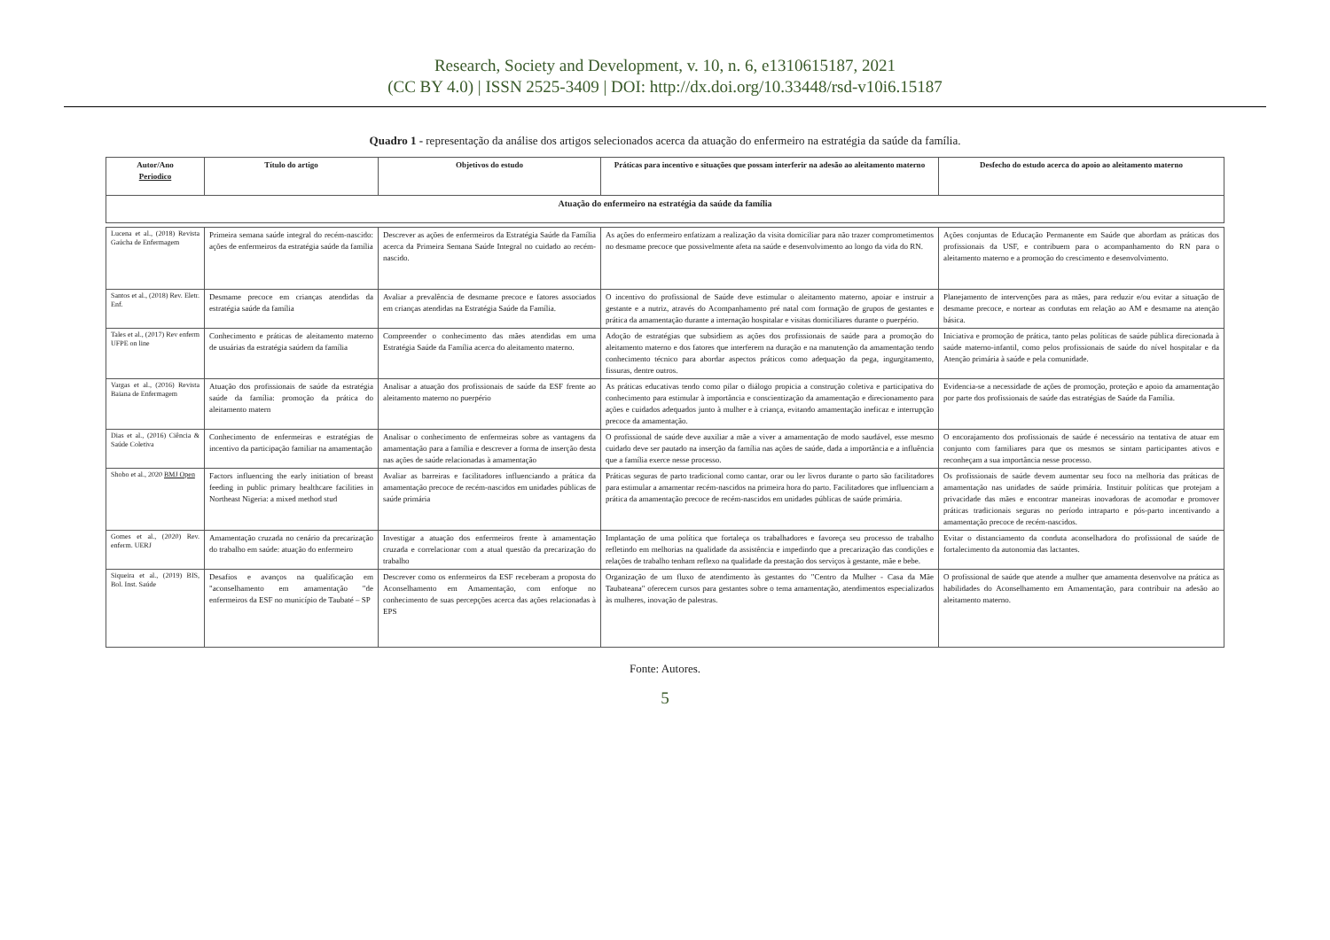Research, Society and Development, v. 10, n. 6, e1310615187, 2021
(CC BY 4.0) | ISSN 2525-3409 | DOI: http://dx.doi.org/10.33448/rsd-v10i6.15187
Quadro 1 - representação da análise dos artigos selecionados acerca da atuação do enfermeiro na estratégia da saúde da família.
| Autor/Ano Periodico | Título do artigo | Objetivos do estudo | Práticas para incentivo e situações que possam interferir na adesão ao aleitamento materno | Desfecho do estudo acerca do apoio ao aleitamento materno |
| --- | --- | --- | --- | --- |
| Atuação do enfermeiro na estratégia da saúde da família | | | | |
| Lucena et al., (2018) Revista Gaúcha de Enfermagem | Primeira semana saúde integral do recém-nascido: ações de enfermeiros da estratégia saúde da família | Descrever as ações de enfermeiros da Estratégia Saúde da Família acerca da Primeira Semana Saúde Integral no cuidado ao recém-nascido. | As ações do enfermeiro enfatizam a realização da visita domiciliar para não trazer comprometimentos no desmame precoce que possivelmente afeta na saúde e desenvolvimento ao longo da vida do RN. | Ações conjuntas de Educação Permanente em Saúde que abordam as práticas dos profissionais da USF, e contribuem para o acompanhamento do RN para o aleitamento materno e a promoção do crescimento e desenvolvimento. |
| Santos et al., (2018) Rev. Eletr. Enf. | Desmame precoce em crianças atendidas da estratégia saúde da família | Avaliar a prevalência de desmame precoce e fatores associados em crianças atendidas na Estratégia Saúde da Família. | O incentivo do profissional de Saúde deve estimular o aleitamento materno, apoiar e instruir a gestante e a nutriz, através do Acompanhamento pré natal com formação de grupos de gestantes e prática da amamentação durante a internação hospitalar e visitas domiciliares durante o puerpério. | Planejamento de intervenções para as mães, para reduzir e/ou evitar a situação de desmame precoce, e nortear as condutas em relação ao AM e desmame na atenção básica. |
| Tales et al., (2017) Rev enferm UFPE on line | Conhecimento e práticas de aleitamento materno de usuárias da estratégia saúdem da família | Compreender o conhecimento das mães atendidas em uma Estratégia Saúde da Família acerca do aleitamento materno. | Adoção de estratégias que subsidiem as ações dos profissionais de saúde para a promoção do aleitamento materno e dos fatores que interferem na duração e na manutenção da amamentação tendo conhecimento técnico para abordar aspectos práticos como adequação da pega, ingurgitamento, fissuras, dentre outros. | Iniciativa e promoção de prática, tanto pelas políticas de saúde pública direcionada à saúde materno-infantil, como pelos profissionais de saúde do nível hospitalar e da Atenção primária à saúde e pela comunidade. |
| Vargas et al., (2016) Revista Baiana de Enfermagem | Atuação dos profissionais de saúde da estratégia saúde da família: promoção da prática do aleitamento matern | Analisar a atuação dos profissionais de saúde da ESF frente ao aleitamento materno no puerpério | As práticas educativas tendo como pilar o diálogo propicia a construção coletiva e participativa do conhecimento para estimular à importância e conscientização da amamentação e direcionamento para ações e cuidados adequados junto à mulher e à criança, evitando amamentação ineficaz e interrupção precoce da amamentação. | Evidencia-se a necessidade de ações de promoção, proteção e apoio da amamentação por parte dos profissionais de saúde das estratégias de Saúde da Família. |
| Dias et al., (2016) Ciência & Saúde Coletiva | Conhecimento de enfermeiras e estratégias de incentivo da participação familiar na amamentação | Analisar o conhecimento de enfermeiras sobre as vantagens da amamentação para a família e descrever a forma de inserção desta nas ações de saúde relacionadas à amamentação | O profissional de saúde deve auxiliar a mãe a viver a amamentação de modo saudável, esse mesmo cuidado deve ser pautado na inserção da família nas ações de saúde, dada a importância e a influência que a família exerce nesse processo. | O encorajamento dos profissionais de saúde é necessário na tentativa de atuar em conjunto com familiares para que os mesmos se sintam participantes ativos e reconheçam a sua importância nesse processo. |
| Shobo et al., 2020 BMJ Open | Factors influencing the early initiation of breast feeding in public primary healthcare facilities in Northeast Nigeria: a mixed method stud | Avaliar as barreiras e facilitadores influenciando a prática da amamentação precoce de recém-nascidos em unidades públicas de saúde primária | Práticas seguras de parto tradicional como cantar, orar ou ler livros durante o parto são facilitadores para estimular a amamentar recém-nascidos na primeira hora do parto. Facilitadores que influenciam a prática da amamentação precoce de recém-nascidos em unidades públicas de saúde primária. | Os profissionais de saúde devem aumentar seu foco na melhoria das práticas de amamentação nas unidades de saúde primária. Instituir políticas que protejam a privacidade das mães e encontrar maneiras inovadoras de acomodar e promover práticas tradicionais seguras no período intraparto e pós-parto incentivando a amamentação precoce de recém-nascidos. |
| Gomes et al., (2020) Rev. enferm. UERJ | Amamentação cruzada no cenário da precarização do trabalho em saúde: atuação do enfermeiro | Investigar a atuação dos enfermeiros frente à amamentação cruzada e correlacionar com a atual questão da precarização do trabalho | Implantação de uma política que fortaleça os trabalhadores e favoreça seu processo de trabalho refletindo em melhorias na qualidade da assistência e impedindo que a precarização das condições e relações de trabalho tenham reflexo na qualidade da prestação dos serviços à gestante, mãe e bebe. | Evitar o distanciamento da conduta aconselhadora do profissional de saúde de fortalecimento da autonomia das lactantes. |
| Siqueira et al., (2019) BIS, Bol. Inst. Saúde | Desafios e avanços na qualificação em "aconselhamento em amamentação "de enfermeiros da ESF no município de Taubaté – SP | Descrever como os enfermeiros da ESF receberam a proposta do Aconselhamento em Amamentação, com enfoque no conhecimento de suas percepções acerca das ações relacionadas à EPS | Organização de um fluxo de atendimento às gestantes do "Centro da Mulher - Casa da Mãe Taubateana" oferecem cursos para gestantes sobre o tema amamentação, atendimentos especializados às mulheres, inovação de palestras. | O profissional de saúde que atende a mulher que amamenta desenvolve na prática as habilidades do Aconselhamento em Amamentação, para contribuir na adesão ao aleitamento materno. |
Fonte: Autores.
5